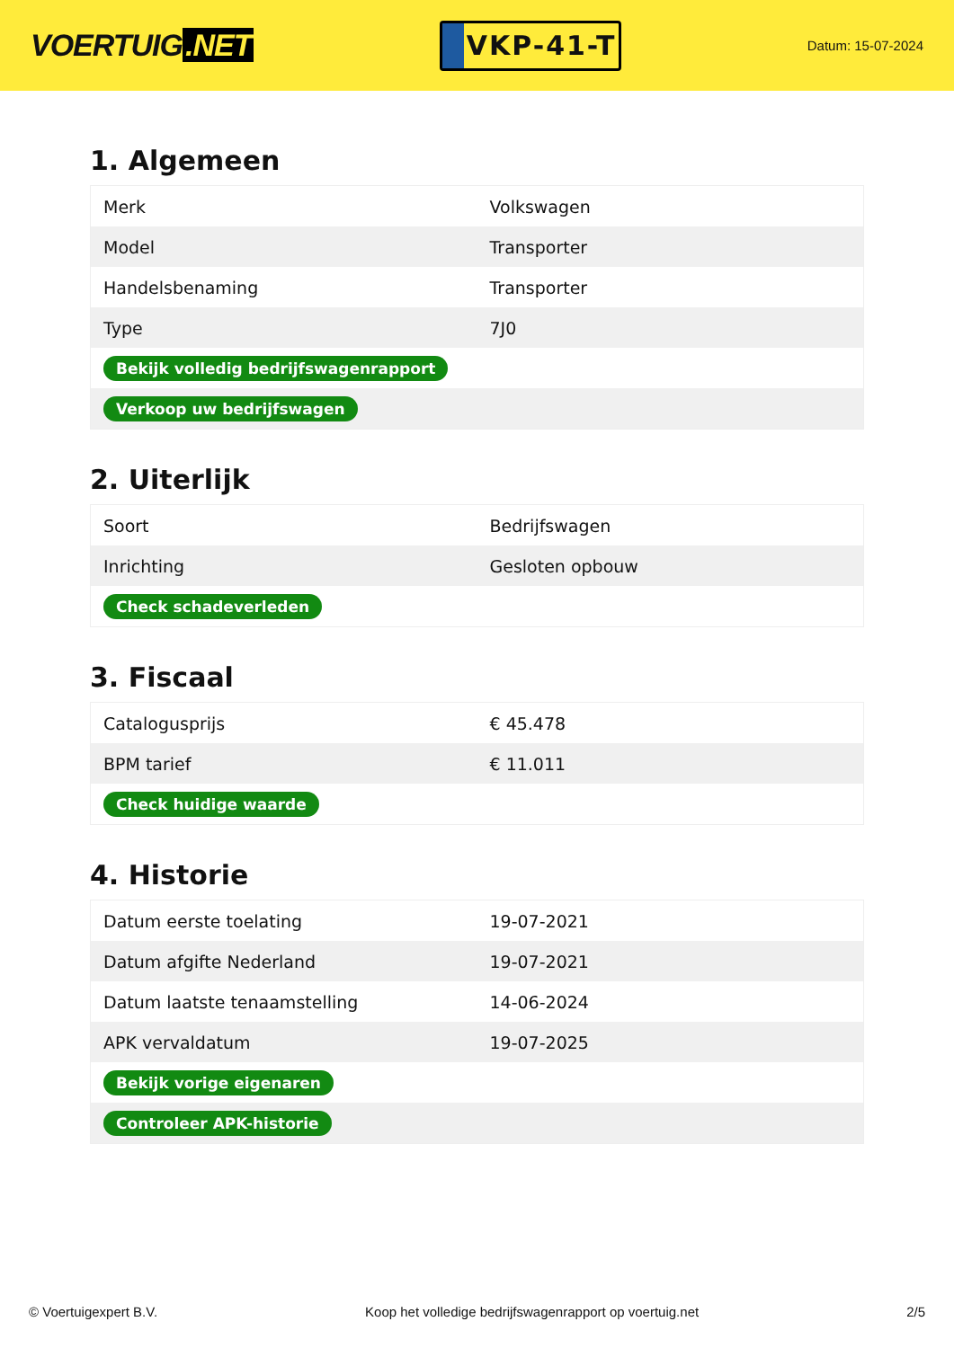VOERTUIG.NET
VKP-41-T
Datum: 15-07-2024
1. Algemeen
| Merk | Volkswagen |
| Model | Transporter |
| Handelsbenaming | Transporter |
| Type | 7J0 |
| Bekijk volledig bedrijfswagenrapport | |
| Verkoop uw bedrijfswagen | |
2. Uiterlijk
| Soort | Bedrijfswagen |
| Inrichting | Gesloten opbouw |
| Check schadeverleden | |
3. Fiscaal
| Catalogusprijs | € 45.478 |
| BPM tarief | € 11.011 |
| Check huidige waarde | |
4. Historie
| Datum eerste toelating | 19-07-2021 |
| Datum afgifte Nederland | 19-07-2021 |
| Datum laatste tenaamstelling | 14-06-2024 |
| APK vervaldatum | 19-07-2025 |
| Bekijk vorige eigenaren | |
| Controleer APK-historie | |
© Voertuigexpert B.V. Koop het volledige bedrijfswagenrapport op voertuig.net 2/5